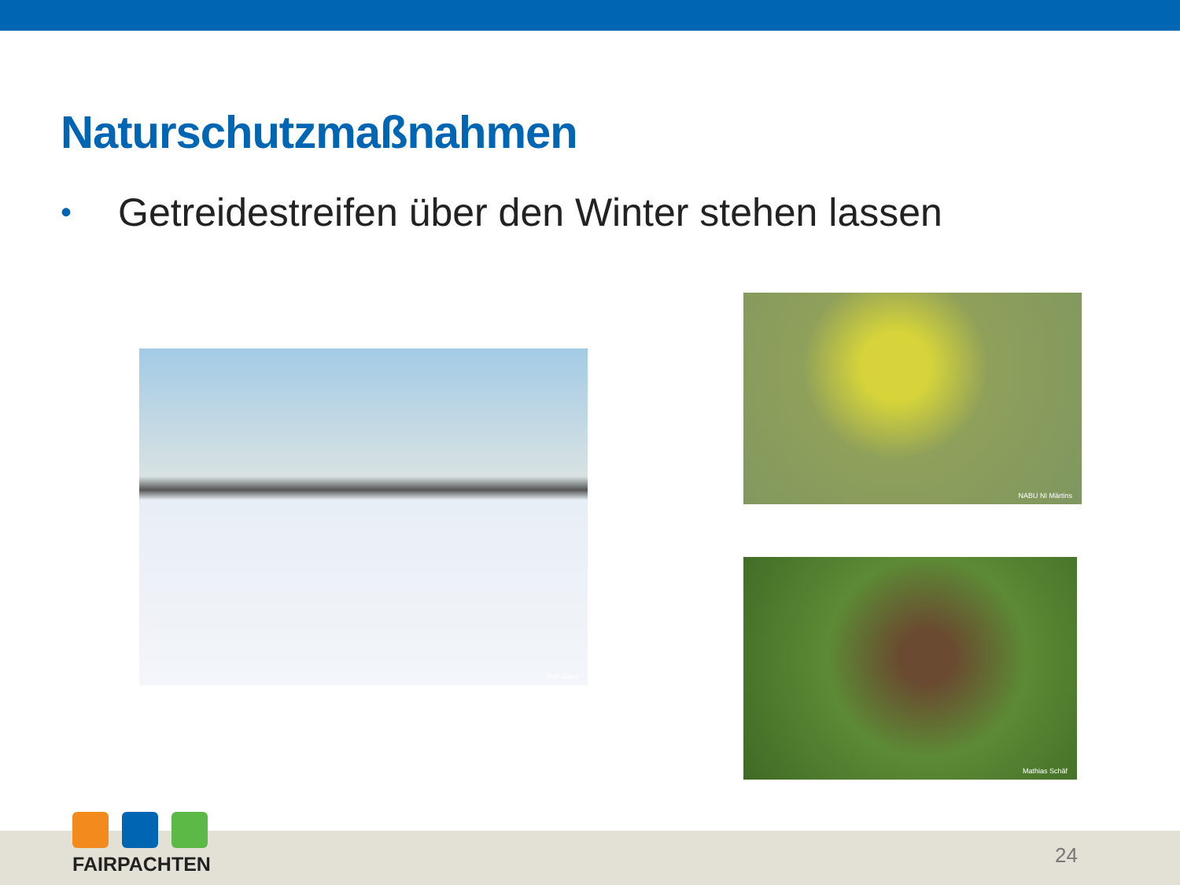Naturschutzmaßnahmen
• Getreidestreifen über den Winter stehen lassen
Ralf Joest
NABU NI Märtins
Mathias Schäf
FAIRPACHTEN
24